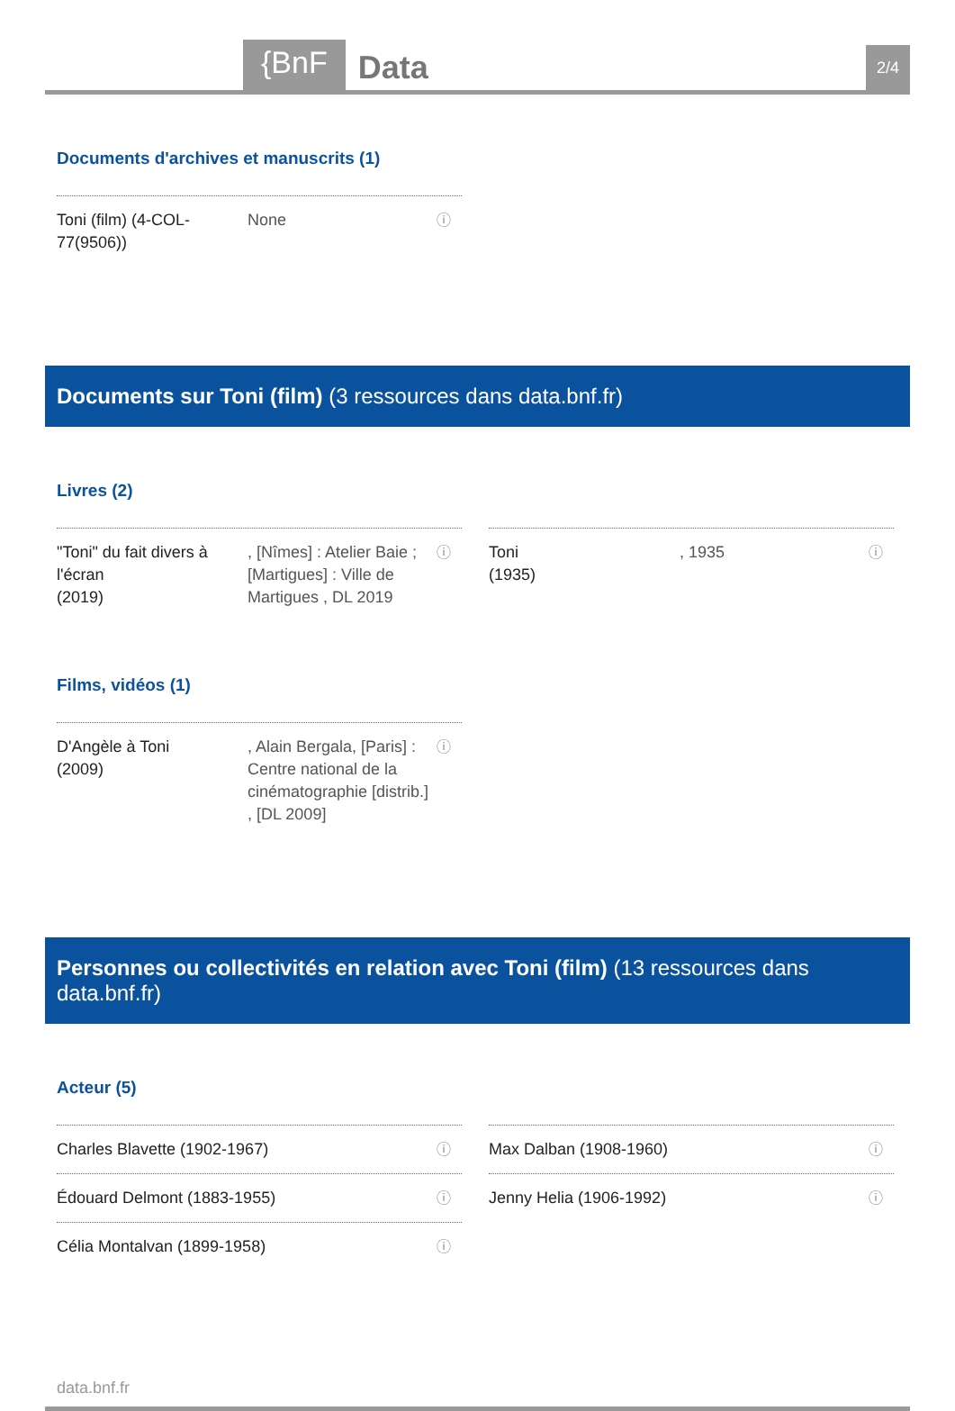{BnF
Data
2/4
Documents d'archives et manuscrits (1)
Toni (film) (4-COL-77(9506))
None
ⓘ
Documents sur Toni (film) (3 ressources dans data.bnf.fr)
Livres (2)
"Toni" du fait divers à l'écran
(2019)
, [Nîmes] : Atelier Baie ; [Martigues] : Ville de Martigues , DL 2019
ⓘ
Toni
(1935)
, 1935
ⓘ
Films, vidéos (1)
D'Angèle à Toni
(2009)
, Alain Bergala, [Paris] : Centre national de la cinématographie [distrib.] , [DL 2009]
ⓘ
Personnes ou collectivités en relation avec Toni (film) (13 ressources dans data.bnf.fr)
Acteur (5)
Charles Blavette (1902-1967)
ⓘ
Max Dalban (1908-1960)
ⓘ
Édouard Delmont (1883-1955)
ⓘ
Jenny Helia (1906-1992)
ⓘ
Célia Montalvan (1899-1958)
ⓘ
data.bnf.fr